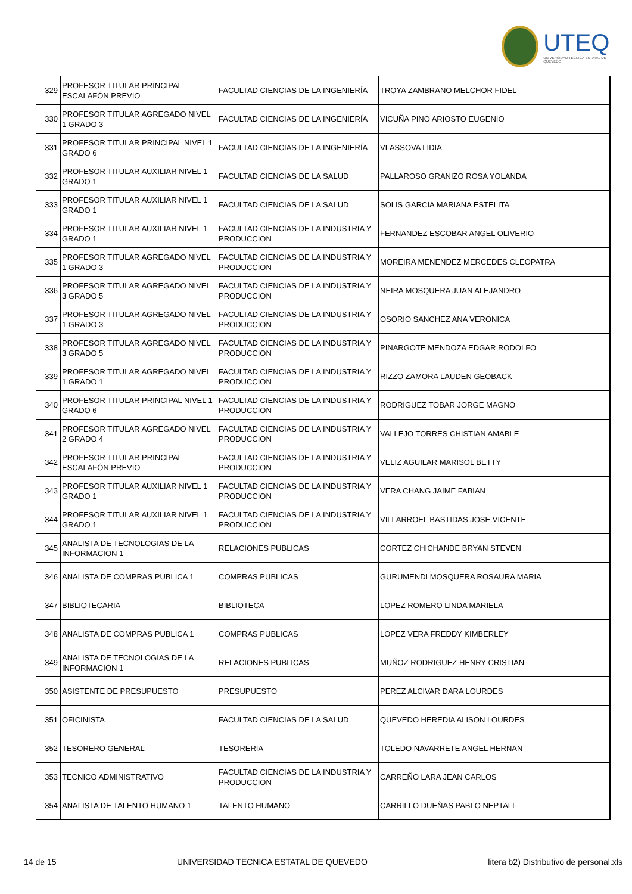UTEQ
UNIVERSIDAD TECNICA ESTATAL DE QUEVEDO
| 329 | PROFESOR TITULAR PRINCIPAL ESCALAFÓN PREVIO | FACULTAD CIENCIAS DE LA INGENIERÍA | TROYA ZAMBRANO MELCHOR FIDEL |
| 330 | PROFESOR TITULAR AGREGADO NIVEL 1 GRADO 3 | FACULTAD CIENCIAS DE LA INGENIERÍA | VICUÑA PINO ARIOSTO EUGENIO |
| 331 | PROFESOR TITULAR PRINCIPAL NIVEL 1 GRADO 6 | FACULTAD CIENCIAS DE LA INGENIERÍA | VLASSOVA LIDIA |
| 332 | PROFESOR TITULAR AUXILIAR NIVEL 1 GRADO 1 | FACULTAD CIENCIAS DE LA SALUD | PALLAROSO GRANIZO ROSA YOLANDA |
| 333 | PROFESOR TITULAR AUXILIAR NIVEL 1 GRADO 1 | FACULTAD CIENCIAS DE LA SALUD | SOLIS GARCIA MARIANA ESTELITA |
| 334 | PROFESOR TITULAR AUXILIAR NIVEL 1 GRADO 1 | FACULTAD CIENCIAS DE LA INDUSTRIA Y PRODUCCION | FERNANDEZ ESCOBAR ANGEL OLIVERIO |
| 335 | PROFESOR TITULAR AGREGADO NIVEL 1 GRADO 3 | FACULTAD CIENCIAS DE LA INDUSTRIA Y PRODUCCION | MOREIRA MENENDEZ MERCEDES CLEOPATRA |
| 336 | PROFESOR TITULAR AGREGADO NIVEL 3 GRADO 5 | FACULTAD CIENCIAS DE LA INDUSTRIA Y PRODUCCION | NEIRA MOSQUERA JUAN ALEJANDRO |
| 337 | PROFESOR TITULAR AGREGADO NIVEL 1 GRADO 3 | FACULTAD CIENCIAS DE LA INDUSTRIA Y PRODUCCION | OSORIO SANCHEZ ANA VERONICA |
| 338 | PROFESOR TITULAR AGREGADO NIVEL 3 GRADO 5 | FACULTAD CIENCIAS DE LA INDUSTRIA Y PRODUCCION | PINARGOTE MENDOZA EDGAR RODOLFO |
| 339 | PROFESOR TITULAR AGREGADO NIVEL 1 GRADO 1 | FACULTAD CIENCIAS DE LA INDUSTRIA Y PRODUCCION | RIZZO ZAMORA LAUDEN GEOBACK |
| 340 | PROFESOR TITULAR PRINCIPAL NIVEL 1 GRADO 6 | FACULTAD CIENCIAS DE LA INDUSTRIA Y PRODUCCION | RODRIGUEZ TOBAR JORGE MAGNO |
| 341 | PROFESOR TITULAR AGREGADO NIVEL 2 GRADO 4 | FACULTAD CIENCIAS DE LA INDUSTRIA Y PRODUCCION | VALLEJO TORRES CHISTIAN AMABLE |
| 342 | PROFESOR TITULAR PRINCIPAL ESCALAFÓN PREVIO | FACULTAD CIENCIAS DE LA INDUSTRIA Y PRODUCCION | VELIZ AGUILAR MARISOL BETTY |
| 343 | PROFESOR TITULAR AUXILIAR NIVEL 1 GRADO 1 | FACULTAD CIENCIAS DE LA INDUSTRIA Y PRODUCCION | VERA CHANG JAIME FABIAN |
| 344 | PROFESOR TITULAR AUXILIAR NIVEL 1 GRADO 1 | FACULTAD CIENCIAS DE LA INDUSTRIA Y PRODUCCION | VILLARROEL BASTIDAS JOSE VICENTE |
| 345 | ANALISTA DE TECNOLOGIAS DE LA INFORMACION 1 | RELACIONES PUBLICAS | CORTEZ CHICHANDE BRYAN STEVEN |
| 346 | ANALISTA DE COMPRAS PUBLICA 1 | COMPRAS PUBLICAS | GURUMENDI MOSQUERA ROSAURA MARIA |
| 347 | BIBLIOTECARIA | BIBLIOTECA | LOPEZ ROMERO LINDA MARIELA |
| 348 | ANALISTA DE COMPRAS PUBLICA 1 | COMPRAS PUBLICAS | LOPEZ VERA FREDDY KIMBERLEY |
| 349 | ANALISTA DE TECNOLOGIAS DE LA INFORMACION 1 | RELACIONES PUBLICAS | MUÑOZ RODRIGUEZ HENRY CRISTIAN |
| 350 | ASISTENTE DE PRESUPUESTO | PRESUPUESTO | PEREZ ALCIVAR DARA LOURDES |
| 351 | OFICINISTA | FACULTAD CIENCIAS DE LA SALUD | QUEVEDO HEREDIA ALISON LOURDES |
| 352 | TESORERO GENERAL | TESORERIA | TOLEDO NAVARRETE ANGEL HERNAN |
| 353 | TECNICO ADMINISTRATIVO | FACULTAD CIENCIAS DE LA INDUSTRIA Y PRODUCCION | CARREÑO LARA JEAN CARLOS |
| 354 | ANALISTA DE TALENTO HUMANO 1 | TALENTO HUMANO | CARRILLO DUEÑAS PABLO NEPTALI |
14 de 15 UNIVERSIDAD TECNICA ESTATAL DE QUEVEDO litera b2) Distributivo de personal.xls